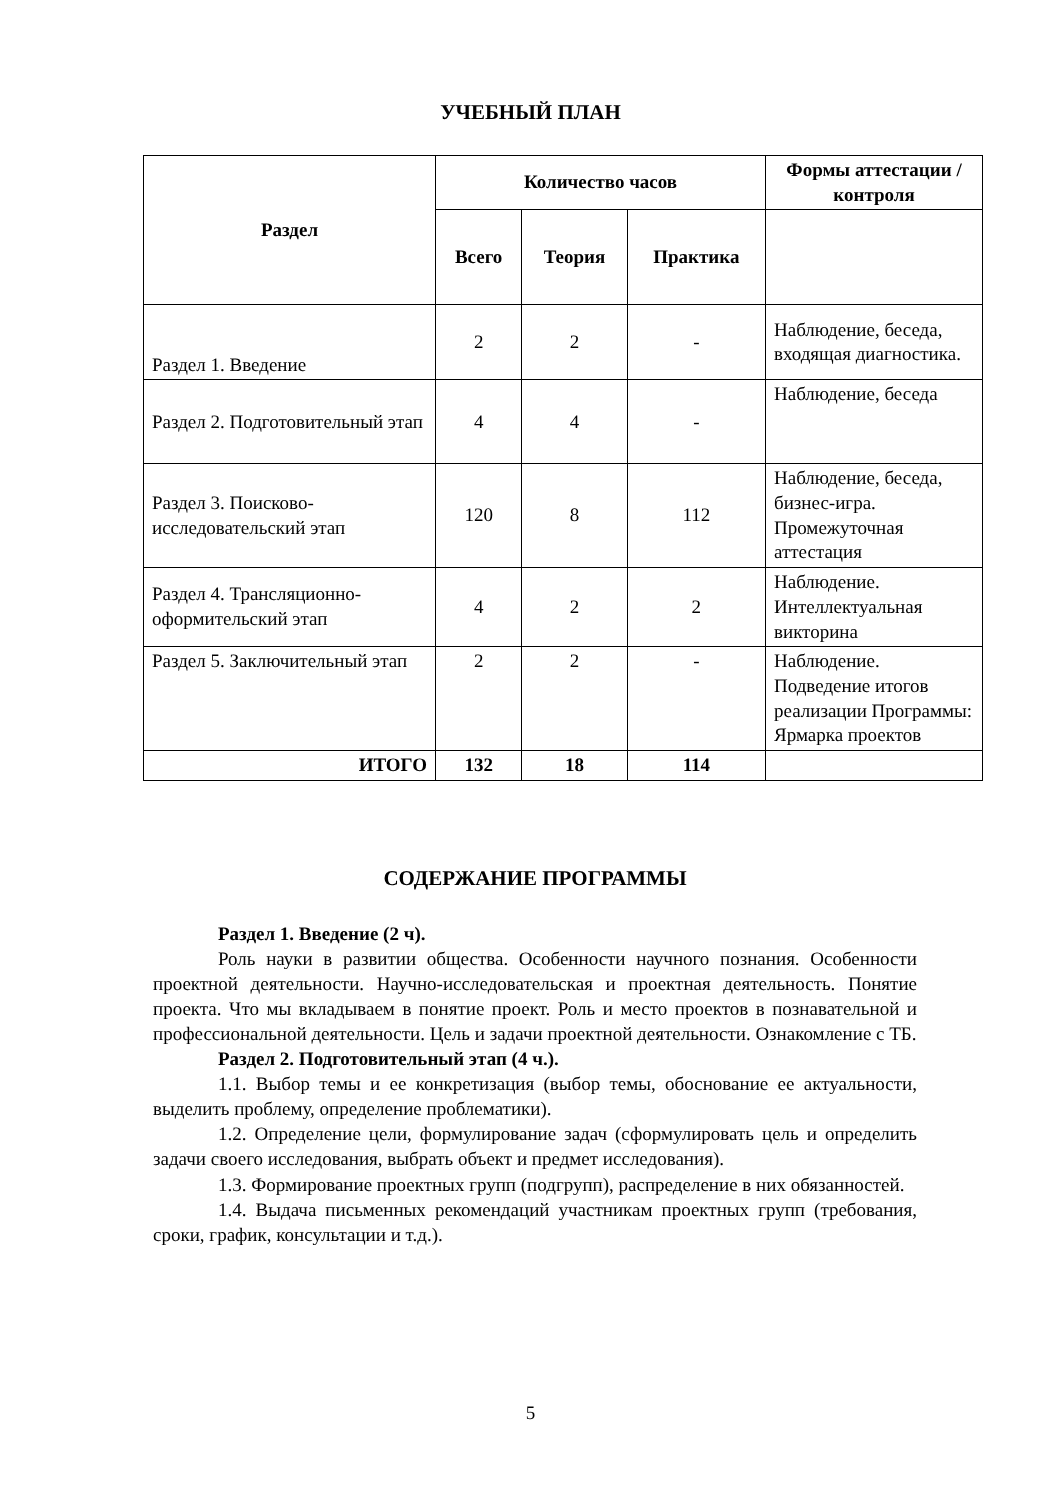УЧЕБНЫЙ ПЛАН
| Раздел | Количество часов | | | Формы аттестации /контроля |
| --- | --- | --- | --- | --- |
| | Всего | Теория | Практика | |
| Раздел 1. Введение | 2 | 2 | - | Наблюдение, беседа, входящая диагностика. |
| Раздел 2. Подготовительный этап | 4 | 4 | - | Наблюдение, беседа |
| Раздел 3. Поисково-исследовательский этап | 120 | 8 | 112 | Наблюдение, беседа, бизнес-игра. Промежуточная аттестация |
| Раздел 4. Трансляционно-оформительский этап | 4 | 2 | 2 | Наблюдение. Интеллектуальная викторина |
| Раздел 5. Заключительный этап | 2 | 2 | - | Наблюдение. Подведение итогов реализации Программы: Ярмарка проектов |
| ИТОГО | 132 | 18 | 114 | |
СОДЕРЖАНИЕ ПРОГРАММЫ
Раздел 1. Введение (2 ч).
Роль науки в развитии общества. Особенности научного познания. Особенности проектной деятельности. Научно-исследовательская и проектная деятельность. Понятие проекта. Что мы вкладываем в понятие проект. Роль и место проектов в познавательной и профессиональной деятельности. Цель и задачи проектной деятельности. Ознакомление с ТБ.
Раздел 2. Подготовительный этап (4 ч.).
1.1. Выбор темы и ее конкретизация (выбор темы, обоснование ее актуальности, выделить проблему, определение проблематики).
1.2. Определение цели, формулирование задач (сформулировать цель и определить задачи своего исследования, выбрать объект и предмет исследования).
1.3. Формирование проектных групп (подгрупп), распределение в них обязанностей.
1.4. Выдача письменных рекомендаций участникам проектных групп (требования, сроки, график, консультации и т.д.).
5